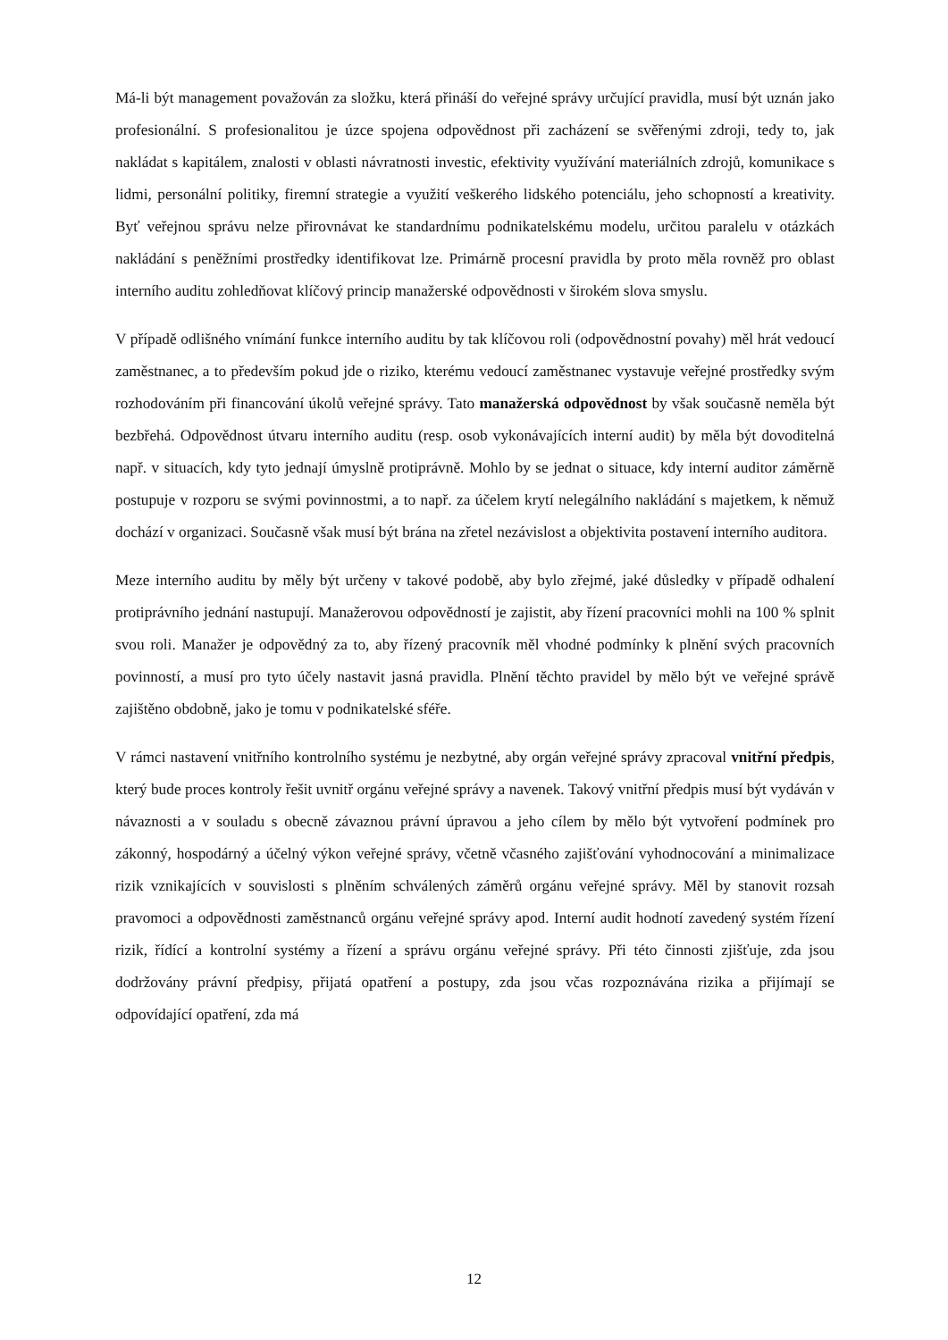Má-li být management považován za složku, která přináší do veřejné správy určující pravidla, musí být uznán jako profesionální. S profesionalitou je úzce spojena odpovědnost při zacházení se svěřenými zdroji, tedy to, jak nakládat s kapitálem, znalosti v oblasti návratnosti investic, efektivity využívání materiálních zdrojů, komunikace s lidmi, personální politiky, firemní strategie a využití veškerého lidského potenciálu, jeho schopností a kreativity. Byť veřejnou správu nelze přirovnávat ke standardnímu podnikatelskému modelu, určitou paralelu v otázkách nakládání s peněžními prostředky identifikovat lze. Primárně procesní pravidla by proto měla rovněž pro oblast interního auditu zohledňovat klíčový princip manažerské odpovědnosti v širokém slova smyslu.
V případě odlišného vnímání funkce interního auditu by tak klíčovou roli (odpovědnostní povahy) měl hrát vedoucí zaměstnanec, a to především pokud jde o riziko, kterému vedoucí zaměstnanec vystavuje veřejné prostředky svým rozhodováním při financování úkolů veřejné správy. Tato manažerská odpovědnost by však současně neměla být bezbřehá. Odpovědnost útvaru interního auditu (resp. osob vykonávajících interní audit) by měla být dovoditelná např. v situacích, kdy tyto jednají úmyslně protiprávně. Mohlo by se jednat o situace, kdy interní auditor záměrně postupuje v rozporu se svými povinnostmi, a to např. za účelem krytí nelegálního nakládání s majetkem, k němuž dochází v organizaci. Současně však musí být brána na zřetel nezávislost a objektivita postavení interního auditora.
Meze interního auditu by měly být určeny v takové podobě, aby bylo zřejmé, jaké důsledky v případě odhalení protiprávního jednání nastupují. Manažerovou odpovědností je zajistit, aby řízení pracovníci mohli na 100 % splnit svou roli. Manažer je odpovědný za to, aby řízený pracovník měl vhodné podmínky k plnění svých pracovních povinností, a musí pro tyto účely nastavit jasná pravidla. Plnění těchto pravidel by mělo být ve veřejné správě zajištěno obdobně, jako je tomu v podnikatelské sféře.
V rámci nastavení vnitřního kontrolního systému je nezbytné, aby orgán veřejné správy zpracoval vnitřní předpis, který bude proces kontroly řešit uvnitř orgánu veřejné správy a navenek. Takový vnitřní předpis musí být vydáván v návaznosti a v souladu s obecně závaznou právní úpravou a jeho cílem by mělo být vytvoření podmínek pro zákonný, hospodárný a účelný výkon veřejné správy, včetně včasného zajišťování vyhodnocování a minimalizace rizik vznikajících v souvislosti s plněním schválených záměrů orgánu veřejné správy. Měl by stanovit rozsah pravomoci a odpovědnosti zaměstnanců orgánu veřejné správy apod. Interní audit hodnotí zavedený systém řízení rizik, řídící a kontrolní systémy a řízení a správu orgánu veřejné správy. Při této činnosti zjišťuje, zda jsou dodržovány právní předpisy, přijatá opatření a postupy, zda jsou včas rozpoznávána rizika a přijímají se odpovídající opatření, zda má
12